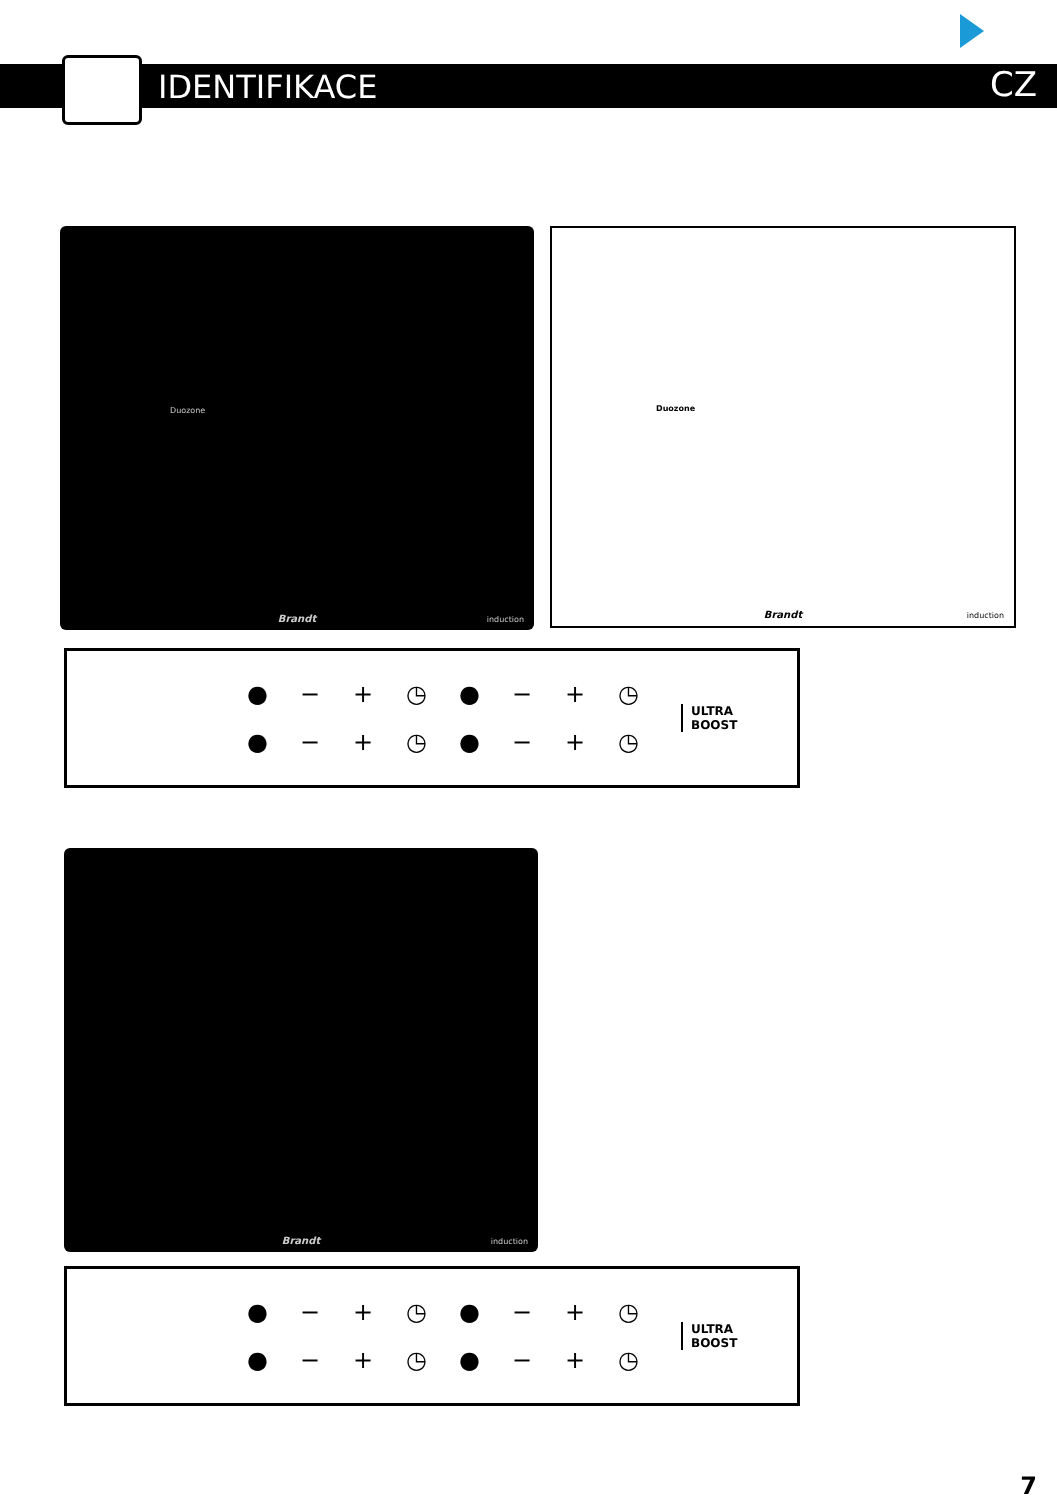IDENTIFIKACE CZ
Duozone
Brandt induction
Duozone
Brandt induction
● − + ◷ ● − + ◷ ● − + ◷ ● − + ◷
ULTRA
BOOST
Brandt induction
● − + ◷ ● − + ◷ ● − + ◷ ● − + ◷
ULTRA
BOOST
7